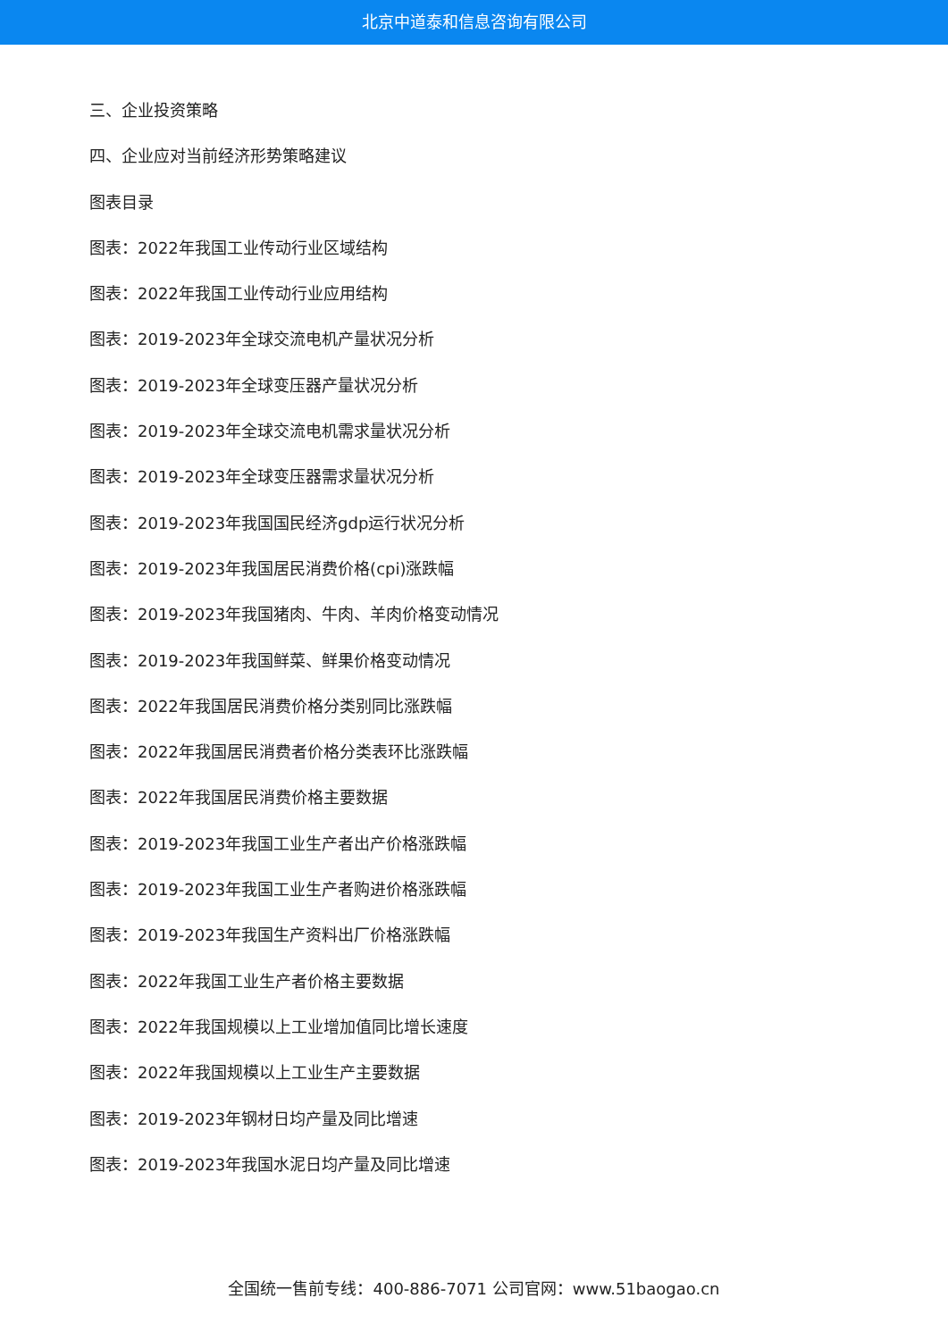北京中道泰和信息咨询有限公司
三、企业投资策略
四、企业应对当前经济形势策略建议
图表目录
图表：2022年我国工业传动行业区域结构
图表：2022年我国工业传动行业应用结构
图表：2019-2023年全球交流电机产量状况分析
图表：2019-2023年全球变压器产量状况分析
图表：2019-2023年全球交流电机需求量状况分析
图表：2019-2023年全球变压器需求量状况分析
图表：2019-2023年我国国民经济gdp运行状况分析
图表：2019-2023年我国居民消费价格(cpi)涨跌幅
图表：2019-2023年我国猪肉、牛肉、羊肉价格变动情况
图表：2019-2023年我国鲜菜、鲜果价格变动情况
图表：2022年我国居民消费价格分类别同比涨跌幅
图表：2022年我国居民消费者价格分类表环比涨跌幅
图表：2022年我国居民消费价格主要数据
图表：2019-2023年我国工业生产者出产价格涨跌幅
图表：2019-2023年我国工业生产者购进价格涨跌幅
图表：2019-2023年我国生产资料出厂价格涨跌幅
图表：2022年我国工业生产者价格主要数据
图表：2022年我国规模以上工业增加值同比增长速度
图表：2022年我国规模以上工业生产主要数据
图表：2019-2023年钢材日均产量及同比增速
图表：2019-2023年我国水泥日均产量及同比增速
全国统一售前专线：400-886-7071 公司官网：www.51baogao.cn